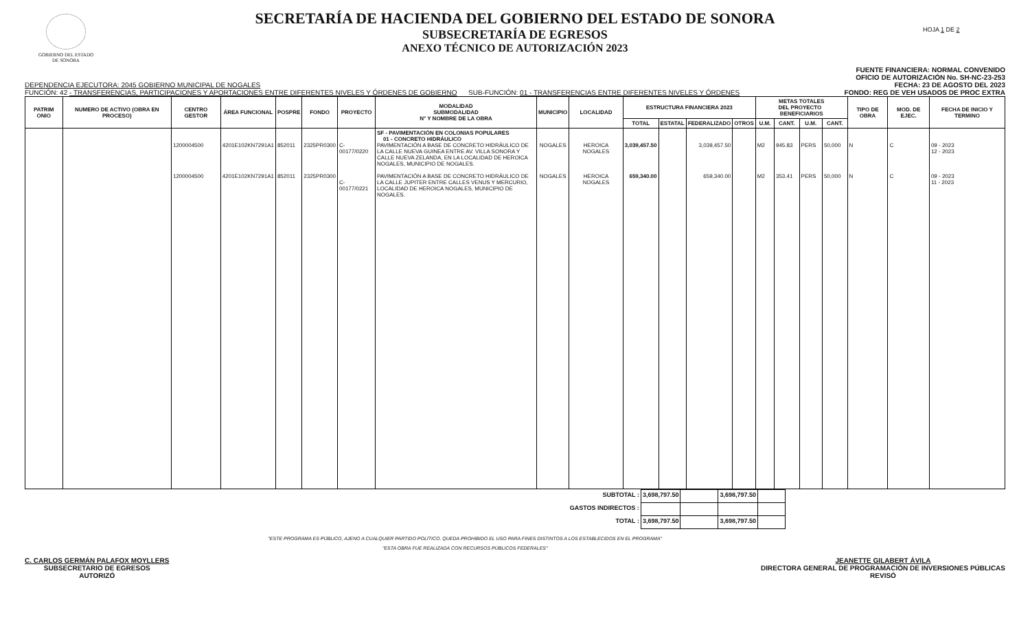GOBIERNO DEL ESTADO
DE SONORA
SECRETARÍA DE HACIENDA DEL GOBIERNO DEL ESTADO DE SONORA
SUBSECRETARÍA DE EGRESOS
ANEXO TÉCNICO DE AUTORIZACIÓN 2023
HOJA 1 DE 2
DEPENDENCIA EJECUTORA: 2045 GOBIERNO MUNICIPAL DE NOGALES
FUNCIÓN: 42 - TRANSFERENCIAS, PARTICIPACIONES Y APORTACIONES ENTRE DIFERENTES NIVELES Y ÓRDENES DE GOBIERNO SUB-FUNCIÓN: 01 - TRANSFERENCIAS ENTRE DIFERENTES NIVELES Y ÓRDENES
FUENTE FINANCIERA: NORMAL CONVENIDO
OFICIO DE AUTORIZACIÓN No. SH-NC-23-253
FECHA: 23 DE AGOSTO DEL 2023
FONDO: REG DE VEH USADOS DE PROC EXTRA
| PATRIM ONIO | NUMERO DE ACTIVO (OBRA EN PROCESO) | CENTRO GESTOR | ÁREA FUNCIONAL | POSPRE | FONDO | PROYECTO | MODALIDAD SUBMODALIDAD N° Y NOMBRE DE LA OBRA | MUNICIPIO | LOCALIDAD | ESTRUCTURA FINANCIERA 2023 | | | | METAS TOTALES DEL PROYECTO BENEFICIARIOS | | | | TIPO DE OBRA | MOD. DE EJEC. | FECHA DE INICIO Y TERMINO |
| --- | --- | --- | --- | --- | --- | --- | --- | --- | --- | --- | --- | --- | --- | --- | --- | --- | --- | --- | --- | --- |
| | | | | | | | | | | TOTAL | ESTATAL | FEDERALIZADO | OTROS | U.M. | CANT. | U.M. | CANT. | | | |
| | | 1200004500 1200004500 | 4201E102KN7291A1 4201E102KN7291A1 | 852011 852011 | 2325PR0300 2325PR0300 | C-00177/0220 C-00177/0221 | SF - PAVIMENTACIÓN EN COLONIAS POPULARES 01 - CONCRETO HIDRÁULICO PAVIMENTACIÓN A BASE DE CONCRETO HIDRÁULICO DE LA CALLE NUEVA GUINEA ENTRE AV. VILLA SONORA Y CALLE NUEVA ZELANDA, EN LA LOCALIDAD DE HEROICA NOGALES, MUNICIPIO DE NOGALES. PAVIMENTACIÓN A BASE DE CONCRETO HIDRÁULICO DE LA CALLE JUPITER ENTRE CALLES VENUS Y MERCURIO, LOCALIDAD DE HEROICA NOGALES, MUNICIPIO DE NOGALES. | NOGALES NOGALES | HEROICA NOGALES HEROICA NOGALES | 3,039,457.50 659,340.00 | | 3,039,457.50 659,340.00 | | M2 M2 | 945.83 353.41 | PERS PERS | 50,000 50,000 | N N | C C | 09 - 2023 12 - 2023 09 - 2023 11 - 2023 |
| SUBTOTAL : | 3,698,797.50 | | 3,698,797.50 | |
| GASTOS INDIRECTOS : | | | | |
| TOTAL : | 3,698,797.50 | | 3,698,797.50 | |
C. CARLOS GERMÁN PALAFOX MOYLLERS
SUBSECRETARIO DE EGRESOS
AUTORIZÓ
"ESTE PROGRAMA ES PÚBLICO, AJENO A CUALQUIER PARTIDO POLÍTICO. QUEDA PROHIBIDO EL USO PARA FINES DISTINTOS A LOS ESTABLECIDOS EN EL PROGRAMA"
"ESTA OBRA FUE REALIZADA CON RECURSOS PÚBLICOS FEDERALES"
JEANETTE GILABERT ÁVILA
DIRECTORA GENERAL DE PROGRAMACIÓN DE INVERSIONES PÚBLICAS
REVISÓ